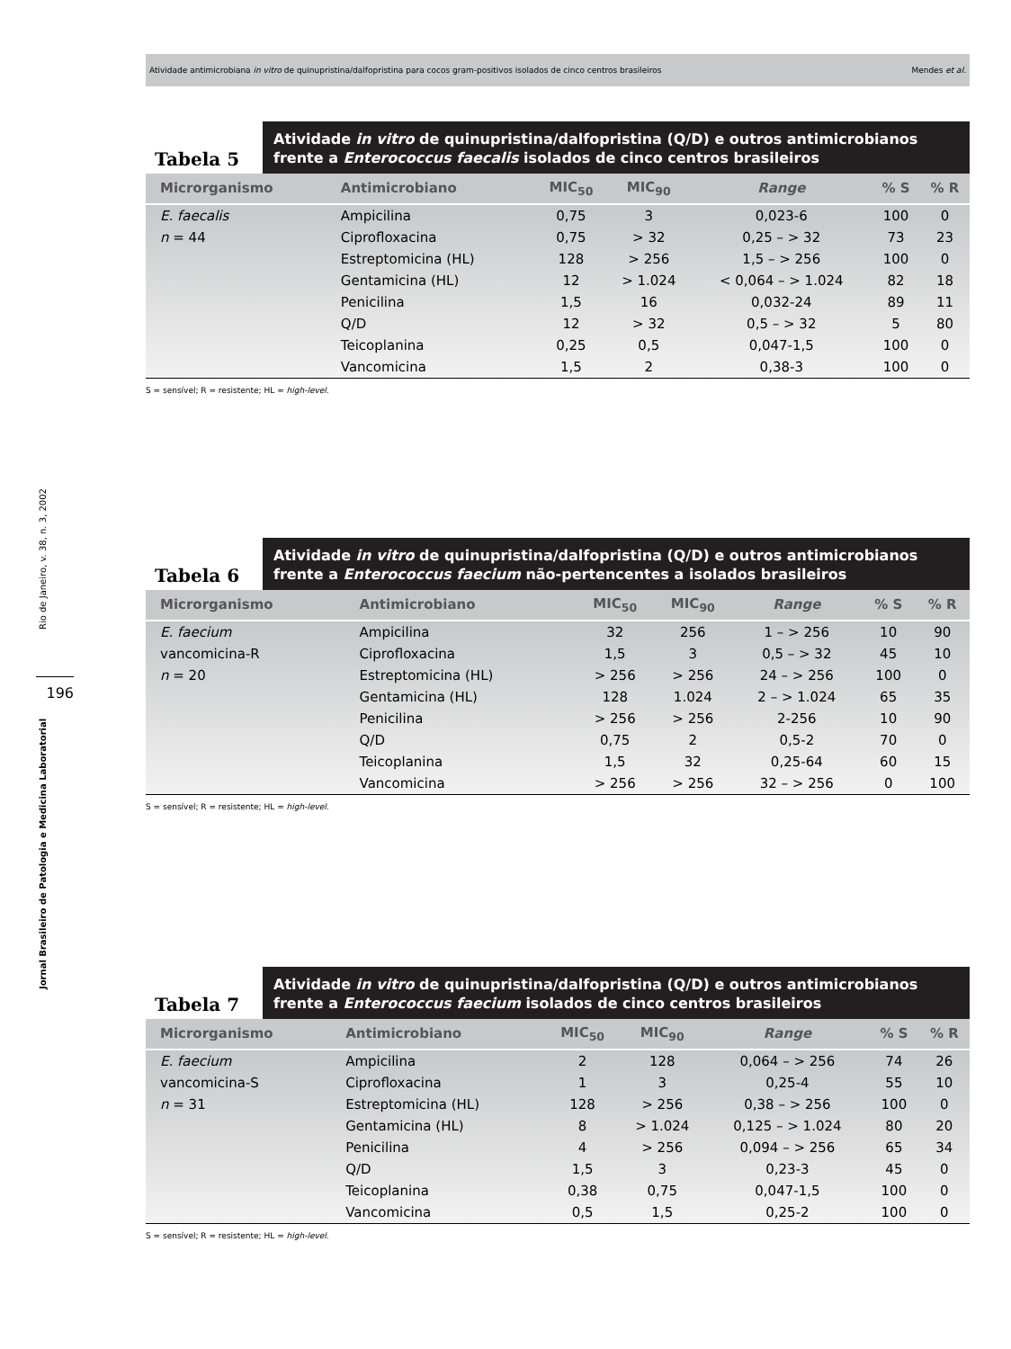Atividade antimicrobiana in vitro de quinupristina/dalfopristina para cocos gram-positivos isolados de cinco centros brasileiros Mendes et al.
Rio de Janeiro, v. 38, n. 3, 2002
196
Jornal Brasileiro de Patologia e Medicina Laboratorial
Tabela 5
Atividade in vitro de quinupristina/dalfopristina (Q/D) e outros antimicrobianos frente a Enterococcus faecalis isolados de cinco centros brasileiros
| Microrganismo | Antimicrobiano | MIC<sub>50</sub> | MIC<sub>90</sub> | Range | % S | % R |
| --- | --- | --- | --- | --- | --- | --- |
| E. faecalis | Ampicilina | 0,75 | 3 | 0,023-6 | 100 | 0 |
| n = 44 | Ciprofloxacina | 0,75 | > 32 | 0,25 – > 32 | 73 | 23 |
| | Estreptomicina (HL) | 128 | > 256 | 1,5 – > 256 | 100 | 0 |
| | Gentamicina (HL) | 12 | > 1.024 | < 0,064 – > 1.024 | 82 | 18 |
| | Penicilina | 1,5 | 16 | 0,032-24 | 89 | 11 |
| | Q/D | 12 | > 32 | 0,5 – > 32 | 5 | 80 |
| | Teicoplanina | 0,25 | 0,5 | 0,047-1,5 | 100 | 0 |
| | Vancomicina | 1,5 | 2 | 0,38-3 | 100 | 0 |
S = sensível; R = resistente; HL = high-level.
Tabela 6
Atividade in vitro de quinupristina/dalfopristina (Q/D) e outros antimicrobianos frente a Enterococcus faecium não-pertencentes a isolados brasileiros
| Microrganismo | Antimicrobiano | MIC<sub>50</sub> | MIC<sub>90</sub> | Range | % S | % R |
| --- | --- | --- | --- | --- | --- | --- |
| E. faecium | Ampicilina | 32 | 256 | 1 – > 256 | 10 | 90 |
| vancomicina-R | Ciprofloxacina | 1,5 | 3 | 0,5 – > 32 | 45 | 10 |
| n = 20 | Estreptomicina (HL) | > 256 | > 256 | 24 – > 256 | 100 | 0 |
| | Gentamicina (HL) | 128 | 1.024 | 2 – > 1.024 | 65 | 35 |
| | Penicilina | > 256 | > 256 | 2-256 | 10 | 90 |
| | Q/D | 0,75 | 2 | 0,5-2 | 70 | 0 |
| | Teicoplanina | 1,5 | 32 | 0,25-64 | 60 | 15 |
| | Vancomicina | > 256 | > 256 | 32 – > 256 | 0 | 100 |
S = sensível; R = resistente; HL = high-level.
Tabela 7
Atividade in vitro de quinupristina/dalfopristina (Q/D) e outros antimicrobianos frente a Enterococcus faecium isolados de cinco centros brasileiros
| Microrganismo | Antimicrobiano | MIC<sub>50</sub> | MIC<sub>90</sub> | Range | % S | % R |
| --- | --- | --- | --- | --- | --- | --- |
| E. faecium | Ampicilina | 2 | 128 | 0,064 – > 256 | 74 | 26 |
| vancomicina-S | Ciprofloxacina | 1 | 3 | 0,25-4 | 55 | 10 |
| n = 31 | Estreptomicina (HL) | 128 | > 256 | 0,38 – > 256 | 100 | 0 |
| | Gentamicina (HL) | 8 | > 1.024 | 0,125 – > 1.024 | 80 | 20 |
| | Penicilina | 4 | > 256 | 0,094 – > 256 | 65 | 34 |
| | Q/D | 1,5 | 3 | 0,23-3 | 45 | 0 |
| | Teicoplanina | 0,38 | 0,75 | 0,047-1,5 | 100 | 0 |
| | Vancomicina | 0,5 | 1,5 | 0,25-2 | 100 | 0 |
S = sensível; R = resistente; HL = high-level.